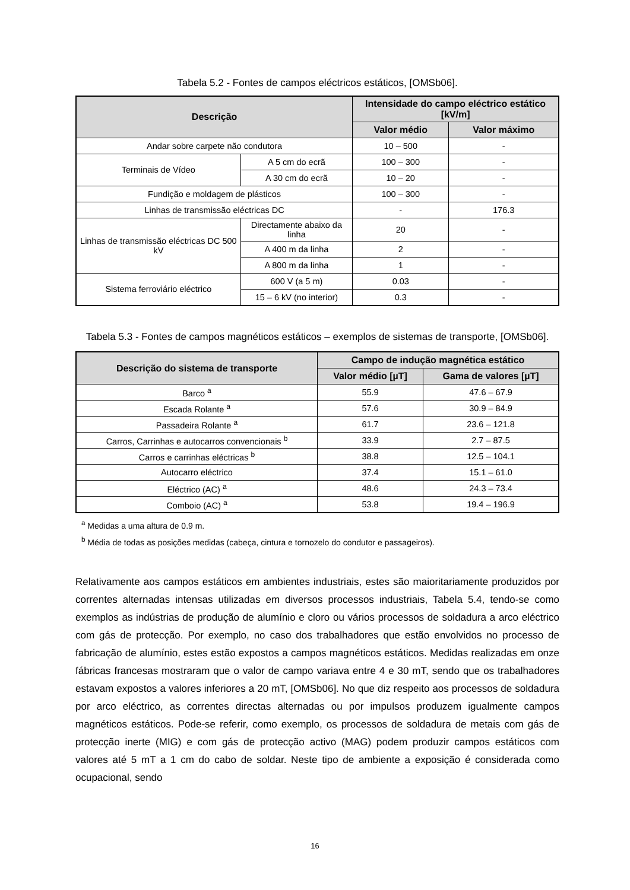Tabela 5.2 - Fontes de campos eléctricos estáticos, [OMSb06].
| Descrição | | Intensidade do campo eléctrico estático [kV/m] | |
| --- | --- | --- | --- |
| | | Valor médio | Valor máximo |
| Andar sobre carpete não condutora | | 10 – 500 | - |
| Terminais de Vídeo | A 5 cm do ecrã | 100 – 300 | - |
| | A 30 cm do ecrã | 10 – 20 | - |
| Fundição e moldagem de plásticos | | 100 – 300 | - |
| Linhas de transmissão eléctricas DC | | - | 176.3 |
| Linhas de transmissão eléctricas DC 500 kV | Directamente abaixo da linha | 20 | - |
| | A 400 m da linha | 2 | - |
| | A 800 m da linha | 1 | - |
| Sistema ferroviário eléctrico | 600 V (a 5 m) | 0.03 | - |
| | 15 – 6 kV (no interior) | 0.3 | - |
Tabela 5.3 - Fontes de campos magnéticos estáticos – exemplos de sistemas de transporte, [OMSb06].
| Descrição do sistema de transporte | Campo de indução magnética estático | |
| --- | --- | --- |
| | Valor médio [µT] | Gama de valores [µT] |
| Barco <sup>a</sup> | 55.9 | 47.6 – 67.9 |
| Escada Rolante <sup>a</sup> | 57.6 | 30.9 – 84.9 |
| Passadeira Rolante <sup>a</sup> | 61.7 | 23.6 – 121.8 |
| Carros, Carrinhas e autocarros convencionais <sup>b</sup> | 33.9 | 2.7 – 87.5 |
| Carros e carrinhas eléctricas <sup>b</sup> | 38.8 | 12.5 – 104.1 |
| Autocarro eléctrico | 37.4 | 15.1 – 61.0 |
| Eléctrico (AC) <sup>a</sup> | 48.6 | 24.3 – 73.4 |
| Comboio (AC) <sup>a</sup> | 53.8 | 19.4 – 196.9 |
<sup>a</sup> Medidas a uma altura de 0.9 m.
<sup>b</sup> Média de todas as posições medidas (cabeça, cintura e tornozelo do condutor e passageiros).
Relativamente aos campos estáticos em ambientes industriais, estes são maioritariamente produzidos por correntes alternadas intensas utilizadas em diversos processos industriais, Tabela 5.4, tendo-se como exemplos as indústrias de produção de alumínio e cloro ou vários processos de soldadura a arco eléctrico com gás de protecção. Por exemplo, no caso dos trabalhadores que estão envolvidos no processo de fabricação de alumínio, estes estão expostos a campos magnéticos estáticos. Medidas realizadas em onze fábricas francesas mostraram que o valor de campo variava entre 4 e 30 mT, sendo que os trabalhadores estavam expostos a valores inferiores a 20 mT, [OMSb06]. No que diz respeito aos processos de soldadura por arco eléctrico, as correntes directas alternadas ou por impulsos produzem igualmente campos magnéticos estáticos. Pode-se referir, como exemplo, os processos de soldadura de metais com gás de protecção inerte (MIG) e com gás de protecção activo (MAG) podem produzir campos estáticos com valores até 5 mT a 1 cm do cabo de soldar. Neste tipo de ambiente a exposição é considerada como ocupacional, sendo
16